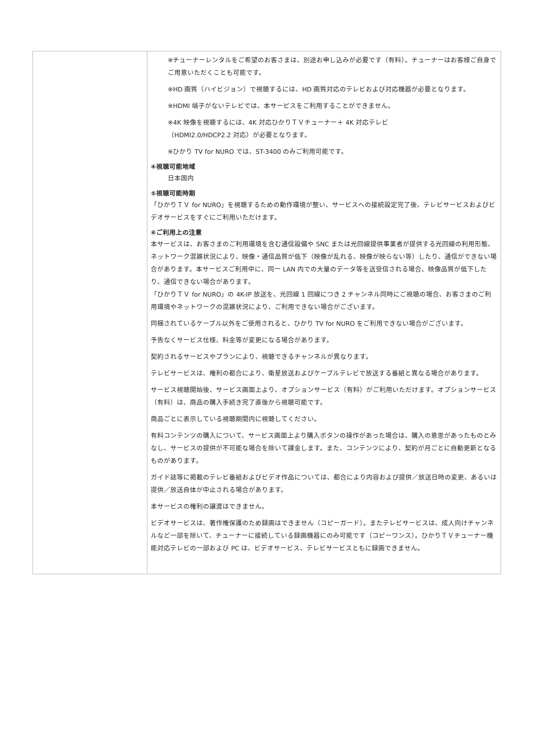| | ※チューナーレンタルをご希望のお客さまは、別途お申し込みが必要です（有料）。チューナーはお客様ご自身でご用意いただくことも可能です。 ※HD 画質（ハイビジョン）で視聴するには、HD 画質対応のテレビおよび対応機器が必要となります。 ※HDMI 端子がないテレビでは、本サービスをご利用することができません。 ※4K 映像を視聴するには、4K 対応ひかりＴＶチューナー＋ 4K 対応テレビ （HDMI2.0/HDCP2.2 対応）が必要となります。 ※ひかり TV for NURO では、ST-3400 のみご利用可能です。 ④視聴可能地域 日本国内 ⑤視聴可能時期 「ひかりＴＶ for NURO」を視聴するための動作環境が整い、サービスへの接続設定完了後、テレビサービスおよびビデオサービスをすぐにご利用いただけます。 ⑥ご利用上の注意 本サービスは、お客さまのご利用環境を含む通信設備や SNC または光回線提供事業者が提供する光回線の利用形態、ネットワーク混雑状況により、映像・通信品質が低下（映像が乱れる、映像が映らない等）したり、通信ができない場合があります。本サービスご利用中に、同一 LAN 内での大量のデータ等を送受信される場合、映像品質が低下したり、通信できない場合があります。 「ひかりＴＶ for NURO」の 4K-IP 放送を、光回線 1 回線につき 2 チャンネル同時にご視聴の場合、お客さまのご利用環境やネットワークの混雑状況により、ご利用できない場合がございます。 同梱されているケーブル以外をご使用されると、ひかり TV for NURO をご利用できない場合がございます。 予告なくサービス仕様、料金等が変更になる場合があります。 契約されるサービスやプランにより、視聴できるチャンネルが異なります。 テレビサービスは、権利の都合により、衛星放送およびケーブルテレビで放送する番組と異なる場合があります。 サービス視聴開始後、サービス画面上より、オプションサービス（有料）がご利用いただけます。オプションサービス（有料）は、商品の購入手続き完了直後から視聴可能です。 商品ごとに表示している視聴期間内に視聴してください。 有料コンテンツの購入について、サービス画面上より購入ボタンの操作があった場合は、購入の意思があったものとみなし、サービスの提供が不可能な場合を除いて課金します。また、コンテンツにより、契約が月ごとに自動更新となるものがあります。 ガイド誌等に掲載のテレビ番組およびビデオ作品については、都合により内容および提供／放送日時の変更、あるいは提供／放送自体が中止される場合があります。 本サービスの権利の譲渡はできません。 ビデオサービスは、著作権保護のため録画はできません（コピーガード）。またテレビサービスは、成人向けチャンネルなど一部を除いて、チューナーに接続している録画機器にのみ可能です（コピーワンス）。ひかりＴＶチューナー機能対応テレビの一部および PC は、ビデオサービス、テレビサービスともに録画できません。 |